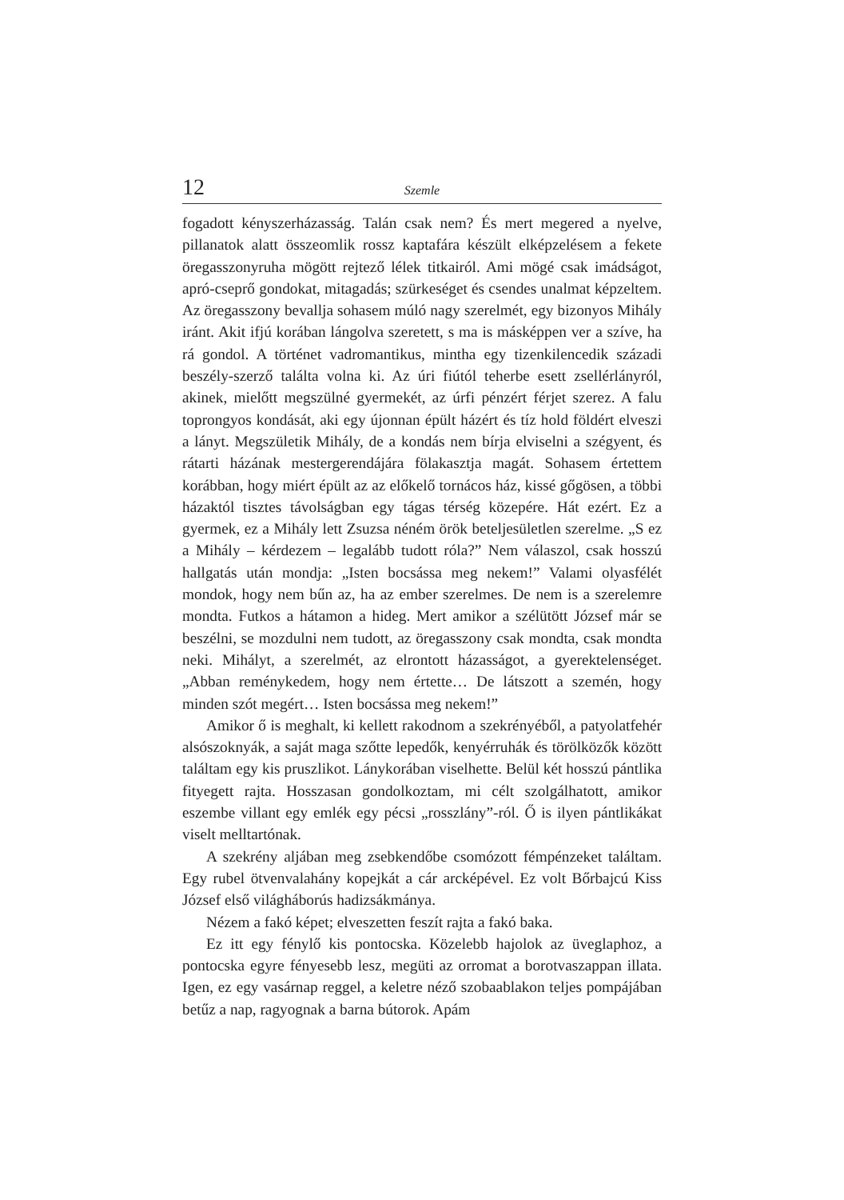12 Szemle
fogadott kényszerházasság. Talán csak nem? És mert megered a nyelve, pillanatok alatt összeomlik rossz kaptafára készült elképzelésem a fekete öregasszonyruha mögött rejtező lélek titkairól. Ami mögé csak imádságot, apró-cseprő gondokat, mitagadás; szürkeséget és csendes unalmat képzeltem. Az öregasszony bevallja sohasem múló nagy szerelmét, egy bizonyos Mihály iránt. Akit ifjú korában lángolva szeretett, s ma is másképpen ver a szíve, ha rá gondol. A történet vadromantikus, mintha egy tizenkilencedik századi beszély-szerző találta volna ki. Az úri fiútól teherbe esett zsellérlányról, akinek, mielőtt megszülné gyermekét, az úrfi pénzért férjet szerez. A falu toprongyos kondását, aki egy újonnan épült házért és tíz hold földért elveszi a lányt. Megszületik Mihály, de a kondás nem bírja elviselni a szégyent, és rátarti házának mestergerendájára fölakasztja magát. Sohasem értettem korábban, hogy miért épült az az előkelő tornácos ház, kissé gőgösen, a többi házaktól tisztes távolságban egy tágas térség közepére. Hát ezért. Ez a gyermek, ez a Mihály lett Zsuzsa néném örök beteljesületlen szerelme. „S ez a Mihály – kérdezem – legalább tudott róla?” Nem válaszol, csak hosszú hallgatás után mondja: „Isten bocsássa meg nekem!” Valami olyasfélét mondok, hogy nem bűn az, ha az ember szerelmes. De nem is a szerelemre mondta. Futkos a hátamon a hideg. Mert amikor a szélütött József már se beszélni, se mozdulni nem tudott, az öregasszony csak mondta, csak mondta neki. Mihályt, a szerelmét, az elrontott házasságot, a gyerektelenséget. „Abban reménykedem, hogy nem értette… De látszott a szemén, hogy minden szót megért… Isten bocsássa meg nekem!”
Amikor ő is meghalt, ki kellett rakodnom a szekrényéből, a patyolatfehér alsószoknyák, a saját maga szőtte lepedők, kenyérruhák és törölközők között találtam egy kis pruszlikot. Lánykorában viselhette. Belül két hosszú pántlika fityegett rajta. Hosszasan gondolkoztam, mi célt szolgálhatott, amikor eszembe villant egy emlék egy pécsi „rosszlány”-ról. Ő is ilyen pántlikákat viselt melltartónak.
A szekrény aljában meg zsebkendőbe csomózott fémpénzeket találtam. Egy rubel ötvenvalahány kopejkát a cár arcképével. Ez volt Bőrbajcú Kiss József első világháborús hadizsákmánya.
Nézem a fakó képet; elveszetten feszít rajta a fakó baka.
Ez itt egy fénylő kis pontocska. Közelebb hajolok az üveglaphoz, a pontocska egyre fényesebb lesz, megüti az orromat a borotvaszappan illata. Igen, ez egy vasárnap reggel, a keletre néző szobaablakon teljes pompájában betűz a nap, ragyognak a barna bútorok. Apám